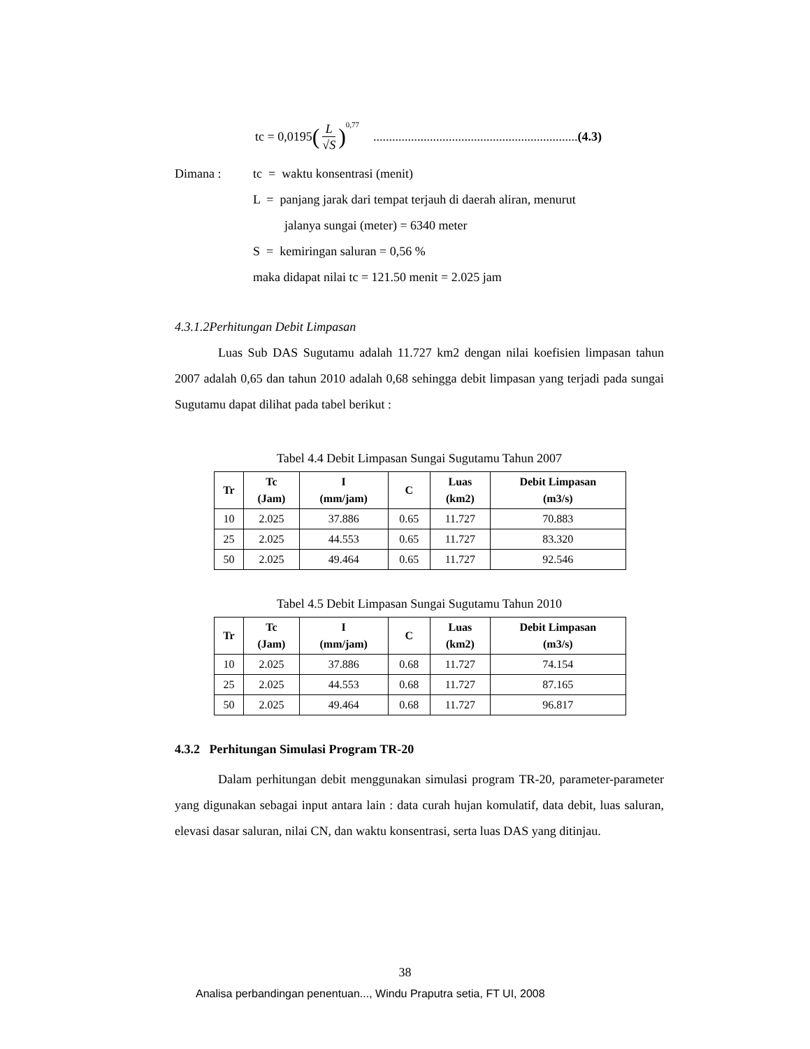tc = 0,0195 (L √S)<sup>0,77</sup> .................................................................(4.3)
Dimana : tc = waktu konsentrasi (menit)
L = panjang jarak dari tempat terjauh di daerah aliran, menurut
jalanya sungai (meter) = 6340 meter
S = kemiringan saluran = 0,56 %
maka didapat nilai tc = 121.50 menit = 2.025 jam
4.3.1.2Perhitungan Debit Limpasan
Luas Sub DAS Sugutamu adalah 11.727 km2 dengan nilai koefisien limpasan tahun 2007 adalah 0,65 dan tahun 2010 adalah 0,68 sehingga debit limpasan yang terjadi pada sungai Sugutamu dapat dilihat pada tabel berikut :
Tabel 4.4 Debit Limpasan Sungai Sugutamu Tahun 2007
| Tr | Tc (Jam) | I (mm/jam) | C | Luas (km2) | Debit Limpasan (m3/s) |
| --- | --- | --- | --- | --- | --- |
| 10 | 2.025 | 37.886 | 0.65 | 11.727 | 70.883 |
| 25 | 2.025 | 44.553 | 0.65 | 11.727 | 83.320 |
| 50 | 2.025 | 49.464 | 0.65 | 11.727 | 92.546 |
Tabel 4.5 Debit Limpasan Sungai Sugutamu Tahun 2010
| Tr | Tc (Jam) | I (mm/jam) | C | Luas (km2) | Debit Limpasan (m3/s) |
| --- | --- | --- | --- | --- | --- |
| 10 | 2.025 | 37.886 | 0.68 | 11.727 | 74.154 |
| 25 | 2.025 | 44.553 | 0.68 | 11.727 | 87.165 |
| 50 | 2.025 | 49.464 | 0.68 | 11.727 | 96.817 |
4.3.2 Perhitungan Simulasi Program TR-20
Dalam perhitungan debit menggunakan simulasi program TR-20, parameter-parameter yang digunakan sebagai input antara lain : data curah hujan komulatif, data debit, luas saluran, elevasi dasar saluran, nilai CN, dan waktu konsentrasi, serta luas DAS yang ditinjau.
38
Analisa perbandingan penentuan..., Windu Praputra setia, FT UI, 2008